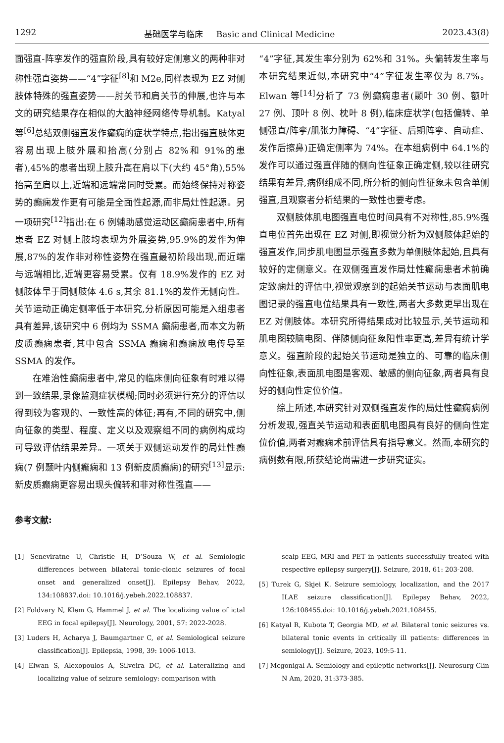1292 基础医学与临床 Basic and Clinical Medicine 2023.43(8)
面强直-阵挛发作的强直阶段,具有较好定侧意义的两种非对称性强直姿势——“4”字征<sup>[8]</sup>和 M2e,同样表现为 EZ 对侧肢体特殊的强直姿势——肘关节和肩关节的伸展,也许与本文的研究结果存在相似的大脑神经网络传导机制。Katyal 等<sup>[6]</sup>总结双侧强直发作癫痫的症状学特点,指出强直肢体更容易出现上肢外展和抬高(分别占 82%和 91%的患者),45%的患者出现上肢升高在肩以下(大约 45°角),55% 抬高至肩以上,近端和远端常同时受累。而始终保持对称姿势的癫痫发作更有可能是全面性起源,而非局灶性起源。另一项研究<sup>[12]</sup>指出:在 6 例辅助感觉运动区癫痫患者中,所有患者 EZ 对侧上肢均表现为外展姿势,95.9%的发作为伸展,87%的发作非对称性姿势在强直最初阶段出现,而近端与远端相比,近端更容易受累。仅有 18.9%发作的 EZ 对侧肢体早于同侧肢体 4.6 s,其余 81.1%的发作无侧向性。关节运动正确定侧率低于本研究,分析原因可能是入组患者具有差异,该研究中 6 例均为 SSMA 癫痫患者,而本文为新皮质癫痫患者,其中包含 SSMA 癫痫和癫痫放电传导至 SSMA 的发作。
在难治性癫痫患者中,常见的临床侧向征象有时难以得到一致结果,录像监测症状模糊;同时必须进行充分的评估以得到较为客观的、一致性高的体征;再有,不同的研究中,侧向征象的类型、程度、定义以及观察组不同的病例构成均可导致评估结果差异。一项关于双侧运动发作的局灶性癫痫(7 例颞叶内侧癫痫和 13 例新皮质癫痫)的研究<sup>[13]</sup>显示:新皮质癫痫更容易出现头偏转和非对称性强直——
“4”字征,其发生率分别为 62%和 31%。头偏转发生率与本研究结果近似,本研究中“4”字征发生率仅为 8.7%。Elwan 等<sup>[14]</sup>分析了 73 例癫痫患者(颞叶 30 例、额叶 27 例、顶叶 8 例、枕叶 8 例),临床症状学(包括偏转、单侧强直/阵挛/肌张力障碍、“4”字征、后期阵挛、自动症、发作后擦鼻)正确定侧率为 74%。在本组病例中 64.1%的发作可以通过强直伴随的侧向性征象正确定侧,较以往研究结果有差异,病例组成不同,所分析的侧向性征象未包含单侧强直,且观察者分析结果的一致性也要考虑。
双侧肢体肌电图强直电位时间具有不对称性,85.9%强直电位首先出现在 EZ 对侧,即视觉分析为双侧肢体起始的强直发作,同步肌电图显示强直多数为单侧肢体起始,且具有较好的定侧意义。在双侧强直发作局灶性癫痫患者术前确定致痫灶的评估中,视觉观察到的起始关节运动与表面肌电图记录的强直电位结果具有一致性,两者大多数更早出现在 EZ 对侧肢体。本研究所得结果成对比较显示,关节运动和肌电图较脑电图、伴随侧向征象阳性率更高,差异有统计学意义。强直阶段的起始关节运动是独立的、可靠的临床侧向性征象,表面肌电图是客观、敏感的侧向征象,两者具有良好的侧向性定位价值。
综上所述,本研究针对双侧强直发作的局灶性癫痫病例分析发现,强直关节运动和表面肌电图具有良好的侧向性定位价值,两者对癫痫术前评估具有指导意义。然而,本研究的病例数有限,所获结论尚需进一步研究证实。
参考文献:
[1] Seneviratne U, Christie H, D’Souza W, et al. Semiologic differences between bilateral tonic-clonic seizures of focal onset and generalized onset[J]. Epilepsy Behav, 2022, 134:108837.doi: 10.1016/j.yebeh.2022.108837.
[2] Foldvary N, Klem G, Hammel J, et al. The localizing value of ictal EEG in focal epilepsy[J]. Neurology, 2001, 57: 2022-2028.
[3] Luders H, Acharya J, Baumgartner C, et al. Semiological seizure classification[J]. Epilepsia, 1998, 39: 1006-1013.
[4] Elwan S, Alexopoulos A, Silveira DC, et al. Lateralizing and localizing value of seizure semiology: comparison with
scalp EEG, MRI and PET in patients successfully treated with respective epilepsy surgery[J]. Seizure, 2018, 61: 203-208.
[5] Turek G, Skjei K. Seizure semiology, localization, and the 2017 ILAE seizure classification[J]. Epilepsy Behav, 2022, 126:108455.doi: 10.1016/j.yebeh.2021.108455.
[6] Katyal R, Kubota T, Georgia MD, et al. Bilateral tonic seizures vs. bilateral tonic events in critically ill patients: differences in semiology[J]. Seizure, 2023, 109:5-11.
[7] Mcgonigal A. Semiology and epileptic networks[J]. Neurosurg Clin N Am, 2020, 31:373-385.